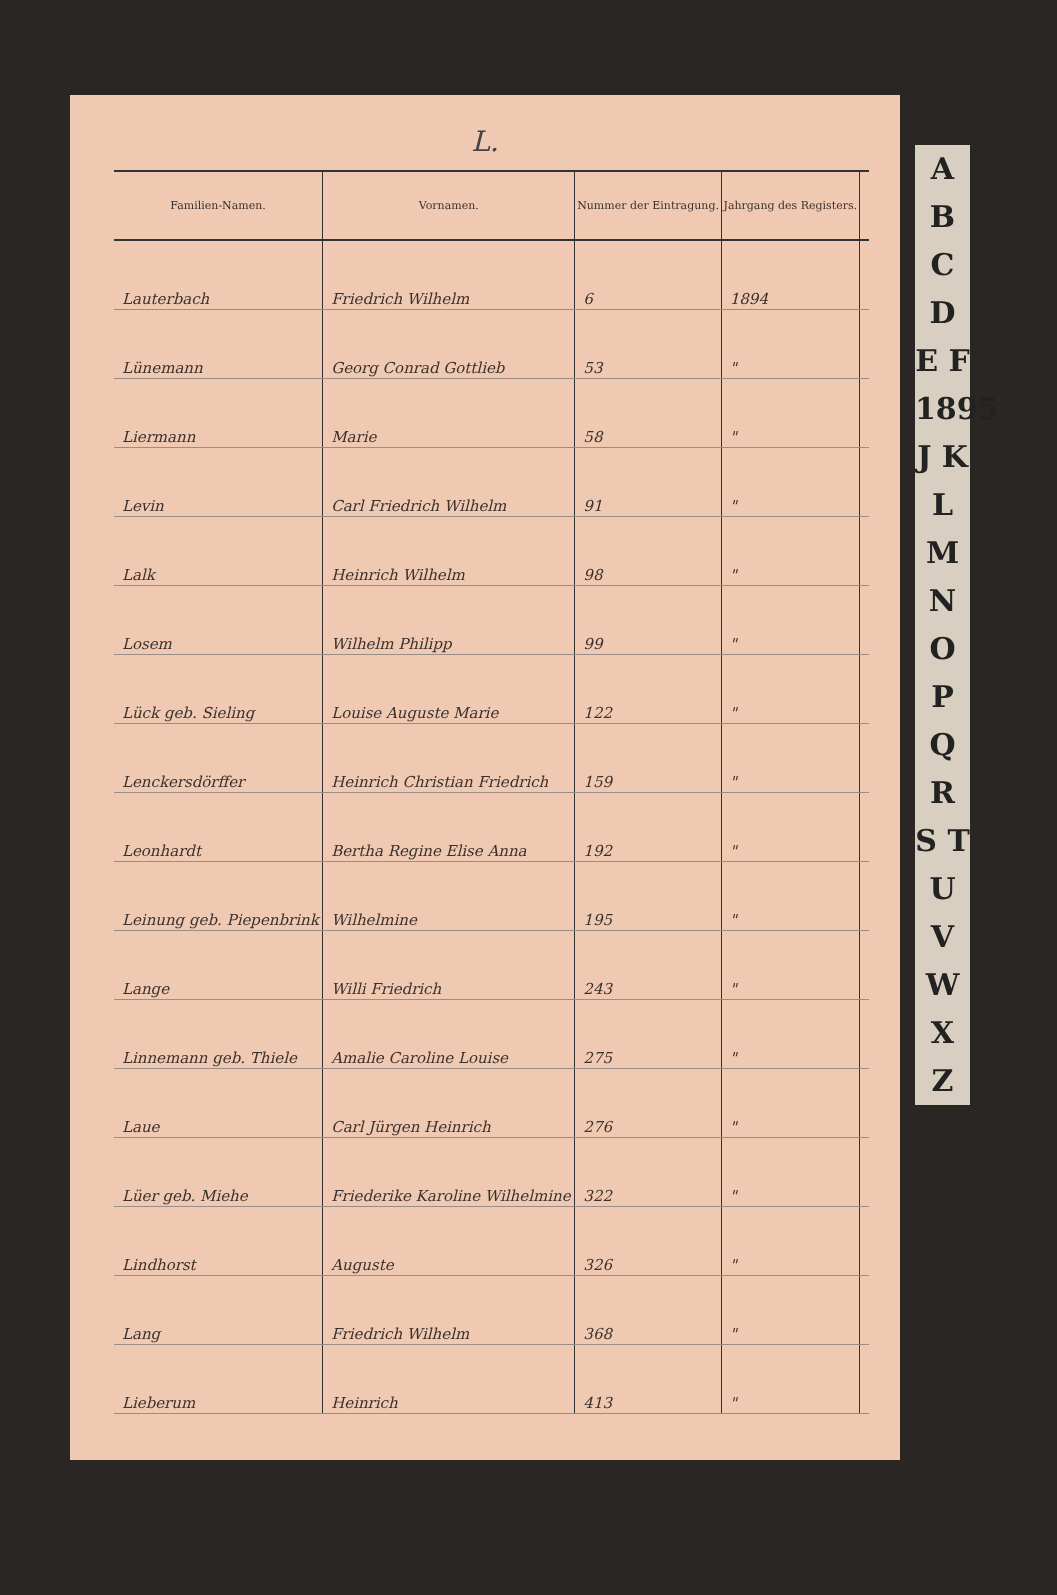L.
| Familien-Namen. | Vornamen. | Nummer der Eintragung. | Jahrgang des Registers. | |
| --- | --- | --- | --- | --- |
| Lauterbach | Friedrich Wilhelm | 6 | 1894 | |
| Lünemann | Georg Conrad Gottlieb | 53 | " | |
| Liermann | Marie | 58 | " | |
| Levin | Carl Friedrich Wilhelm | 91 | " | |
| Lalk | Heinrich Wilhelm | 98 | " | |
| Losem | Wilhelm Philipp | 99 | " | |
| Lück geb. Sieling | Louise Auguste Marie | 122 | " | |
| Lenckersdörffer | Heinrich Christian Friedrich | 159 | " | |
| Leonhardt | Bertha Regine Elise Anna | 192 | " | |
| Leinung geb. Piepenbrink | Wilhelmine | 195 | " | |
| Lange | Willi Friedrich | 243 | " | |
| Linnemann geb. Thiele | Amalie Caroline Louise | 275 | " | |
| Laue | Carl Jürgen Heinrich | 276 | " | |
| Lüer geb. Miehe | Friederike Karoline Wilhelmine | 322 | " | |
| Lindhorst | Auguste | 326 | " | |
| Lang | Friedrich Wilhelm | 368 | " | |
| Lieberum | Heinrich | 413 | " | |
A B C D E F 1895 J K L M N O P Q R S T U V W X Z